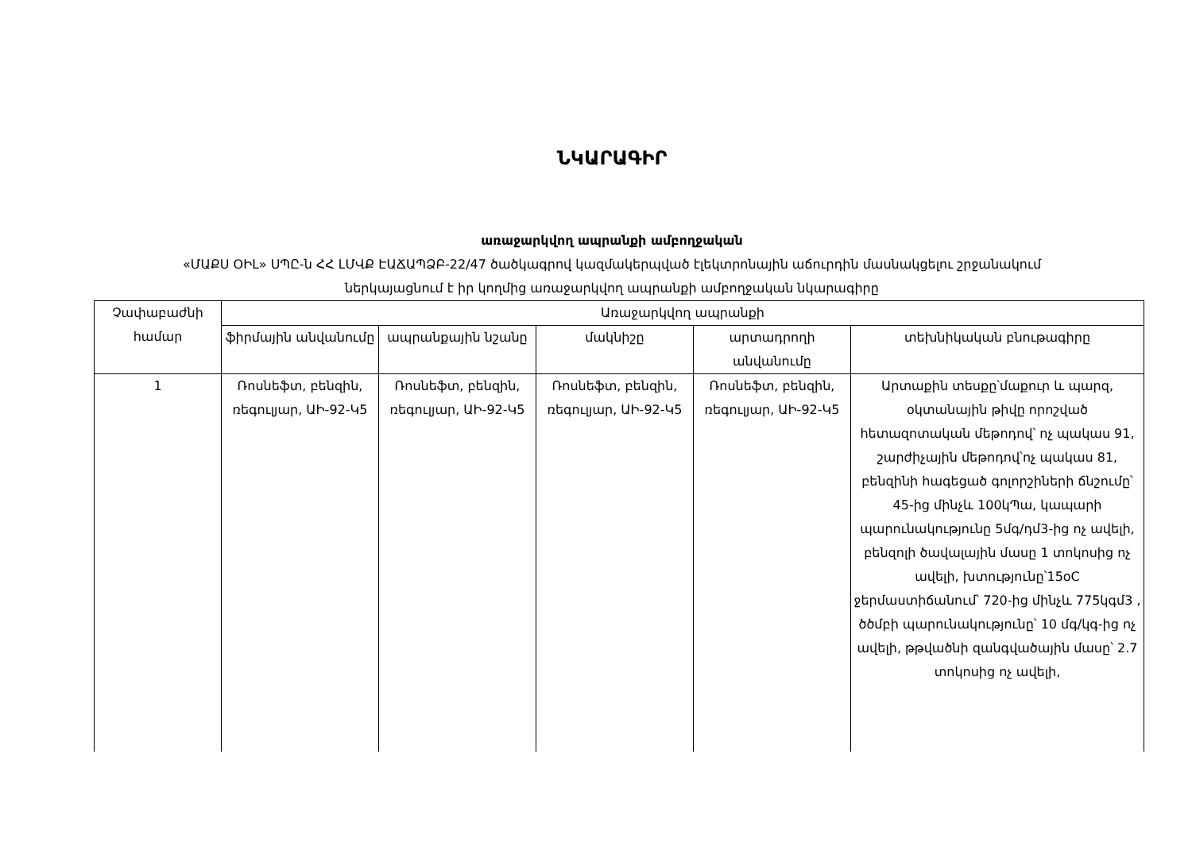ՆԿԱՐԱԳԻՐ
առաջարկվող ապրանքի ամբողջական
«ՄԱՔՍ ՕԻԼ» ՍՊԸ-ն ՀՀ ԼՄՎՔ ԷԱՃԱՊՁԲ-22/47 ծածկագրով կազմակերպված էլեկտրոնային աճուրդին մասնակցելու շրջանակում
ներկայացնում է իր կողմից առաջարկվող ապրանքի ամբողջական նկարագիրը
| Չափաբաժնի համար | Առաջարկվող ապրանքի | | | | |
| --- | --- | --- | --- | --- | --- |
| | ֆիրմային անվանումը | ապրանքային նշանը | մակնիշը | արտադրողի անվանումը | տեխնիկական բնութագիրը |
| 1 | Ռոսնեֆտ, բենզին, ռեգուլյար, ԱԻ-92-Կ5 | Ռոսնեֆտ, բենզին, ռեգուլյար, ԱԻ-92-Կ5 | Ռոսնեֆտ, բենզին, ռեգուլյար, ԱԻ-92-Կ5 | Ռոսնեֆտ, բենզին, ռեգուլյար, ԱԻ-92-Կ5 | Արտաքին տեսքը՝մաքուր և պարզ, օկտանային թիվը որոշված հետազոտական մեթոդով՝ ոչ պակաս 91, շարժիչային մեթոդով՝ոչ պակաս 81, բենզինի հագեցած գոլորշիների ճնշումը՝ 45-ից մինչև 100կՊա, կապարի պարունակությունը 5մգ/դմ3-ից ոչ ավելի, բենզոլի ծավալային մասը 1 տոկոսից ոչ ավելի, խտությունը՝15oC ջերմաստիճանում՝ 720-ից մինչև 775կգմ3 , ծծմբի պարունակությունը՝ 10 մգ/կգ-ից ոչ ավելի, թթվածնի զանգվածային մասը՝ 2.7 տոկոսից ոչ ավելի, |